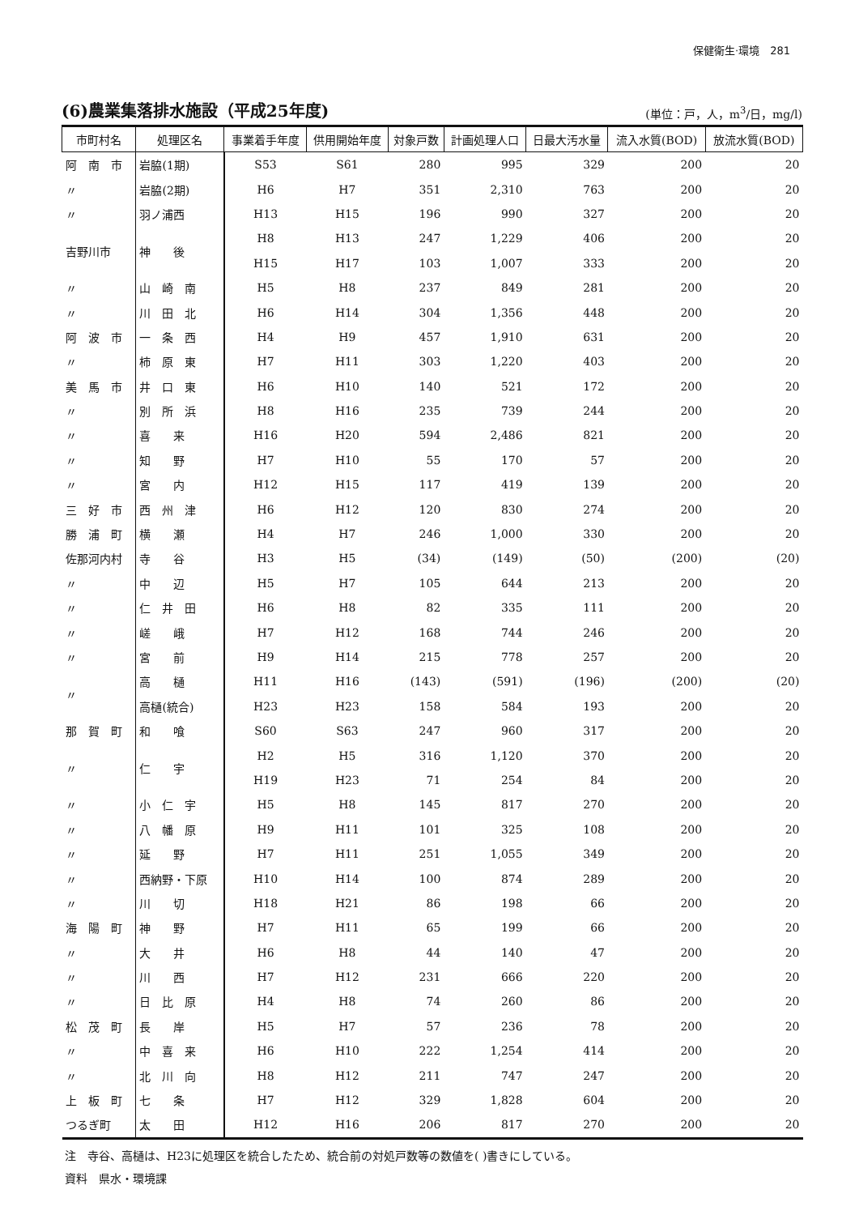保健衛生·環境　281
(6)農業集落排水施設（平成25年度)
(単位：戸，人，m<sup>3</sup>/日，mg/l)
| 市町村名 | 処理区名 | 事業着手年度 | 供用開始年度 | 対象戸数 | 計画処理人口 | 日最大汚水量 | 流入水質(BOD) | 放流水質(BOD) |
| --- | --- | --- | --- | --- | --- | --- | --- | --- |
| 阿 南 市 | 岩脇(1期) | S53 | S61 | 280 | 995 | 329 | 200 | 20 |
| 〃 | 岩脇(2期) | H6 | H7 | 351 | 2,310 | 763 | 200 | 20 |
| 〃 | 羽ノ浦西 | H13 | H15 | 196 | 990 | 327 | 200 | 20 |
| 吉野川市 | 神 後 | H8 | H13 | 247 | 1,229 | 406 | 200 | 20 |
| | | H15 | H17 | 103 | 1,007 | 333 | 200 | 20 |
| 〃 | 山 崎 南 | H5 | H8 | 237 | 849 | 281 | 200 | 20 |
| 〃 | 川 田 北 | H6 | H14 | 304 | 1,356 | 448 | 200 | 20 |
| 阿 波 市 | 一 条 西 | H4 | H9 | 457 | 1,910 | 631 | 200 | 20 |
| 〃 | 柿 原 東 | H7 | H11 | 303 | 1,220 | 403 | 200 | 20 |
| 美 馬 市 | 井 口 東 | H6 | H10 | 140 | 521 | 172 | 200 | 20 |
| 〃 | 別 所 浜 | H8 | H16 | 235 | 739 | 244 | 200 | 20 |
| 〃 | 喜 来 | H16 | H20 | 594 | 2,486 | 821 | 200 | 20 |
| 〃 | 知 野 | H7 | H10 | 55 | 170 | 57 | 200 | 20 |
| 〃 | 宮 内 | H12 | H15 | 117 | 419 | 139 | 200 | 20 |
| 三 好 市 | 西 州 津 | H6 | H12 | 120 | 830 | 274 | 200 | 20 |
| 勝 浦 町 | 横 瀬 | H4 | H7 | 246 | 1,000 | 330 | 200 | 20 |
| 佐那河内村 | 寺 谷 | H3 | H5 | (34) | (149) | (50) | (200) | (20) |
| 〃 | 中 辺 | H5 | H7 | 105 | 644 | 213 | 200 | 20 |
| 〃 | 仁 井 田 | H6 | H8 | 82 | 335 | 111 | 200 | 20 |
| 〃 | 嵯 峨 | H7 | H12 | 168 | 744 | 246 | 200 | 20 |
| 〃 | 宮 前 | H9 | H14 | 215 | 778 | 257 | 200 | 20 |
| 〃 | 高 樋 | H11 | H16 | (143) | (591) | (196) | (200) | (20) |
| | 高樋(統合) | H23 | H23 | 158 | 584 | 193 | 200 | 20 |
| 那 賀 町 | 和 喰 | S60 | S63 | 247 | 960 | 317 | 200 | 20 |
| 〃 | 仁 宇 | H2 | H5 | 316 | 1,120 | 370 | 200 | 20 |
| | | H19 | H23 | 71 | 254 | 84 | 200 | 20 |
| 〃 | 小 仁 宇 | H5 | H8 | 145 | 817 | 270 | 200 | 20 |
| 〃 | 八 幡 原 | H9 | H11 | 101 | 325 | 108 | 200 | 20 |
| 〃 | 延 野 | H7 | H11 | 251 | 1,055 | 349 | 200 | 20 |
| 〃 | 西納野・下原 | H10 | H14 | 100 | 874 | 289 | 200 | 20 |
| 〃 | 川 切 | H18 | H21 | 86 | 198 | 66 | 200 | 20 |
| 海 陽 町 | 神 野 | H7 | H11 | 65 | 199 | 66 | 200 | 20 |
| 〃 | 大 井 | H6 | H8 | 44 | 140 | 47 | 200 | 20 |
| 〃 | 川 西 | H7 | H12 | 231 | 666 | 220 | 200 | 20 |
| 〃 | 日 比 原 | H4 | H8 | 74 | 260 | 86 | 200 | 20 |
| 松 茂 町 | 長 岸 | H5 | H7 | 57 | 236 | 78 | 200 | 20 |
| 〃 | 中 喜 来 | H6 | H10 | 222 | 1,254 | 414 | 200 | 20 |
| 〃 | 北 川 向 | H8 | H12 | 211 | 747 | 247 | 200 | 20 |
| 上 板 町 | 七 条 | H7 | H12 | 329 | 1,828 | 604 | 200 | 20 |
| つるぎ町 | 太 田 | H12 | H16 | 206 | 817 | 270 | 200 | 20 |
注　寺谷、高樋は、H23に処理区を統合したため、統合前の対処戸数等の数値を( )書きにしている。
資料　県水・環境課